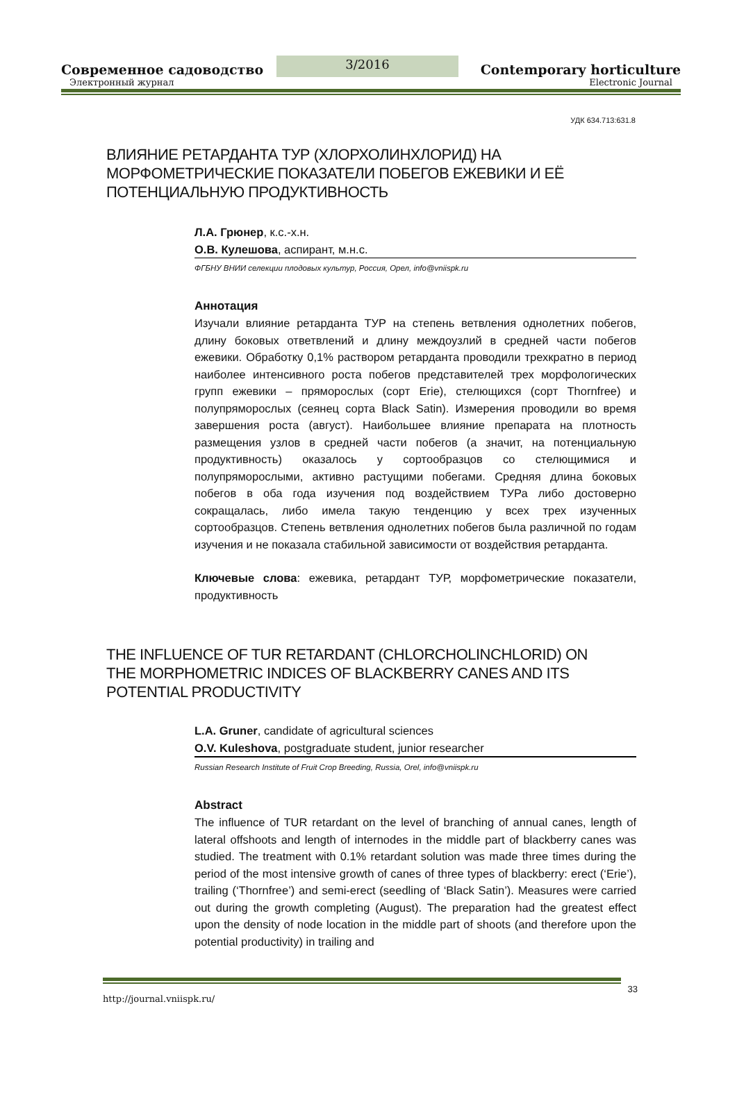Современное садоводство
3/2016
Contemporary horticulture
Электронный журнал Electronic Journal
УДК 634.713:631.8
ВЛИЯНИЕ РЕТАРДАНТА ТУР (ХЛОРХОЛИНХЛОРИД) НА МОРФОМЕТРИЧЕСКИЕ ПОКАЗАТЕЛИ ПОБЕГОВ ЕЖЕВИКИ И ЕЁ ПОТЕНЦИАЛЬНУЮ ПРОДУКТИВНОСТЬ
Л.А. Грюнер, к.с.-х.н.
О.В. Кулешова, аспирант, м.н.с.
ФГБНУ ВНИИ селекции плодовых культур, Россия, Орел, info@vniispk.ru
Аннотация
Изучали влияние ретарданта ТУР на степень ветвления однолетних побегов, длину боковых ответвлений и длину междоузлий в средней части побегов ежевики. Обработку 0,1% раствором ретарданта проводили трехкратно в период наиболее интенсивного роста побегов представителей трех морфологических групп ежевики – пряморослых (сорт Erie), стелющихся (сорт Thornfree) и полупряморослых (сеянец сорта Black Satin). Измерения проводили во время завершения роста (август). Наибольшее влияние препарата на плотность размещения узлов в средней части побегов (а значит, на потенциальную продуктивность) оказалось у сортообразцов со стелющимися и полупряморослыми, активно растущими побегами. Средняя длина боковых побегов в оба года изучения под воздействием ТУРа либо достоверно сокращалась, либо имела такую тенденцию у всех трех изученных сортообразцов. Степень ветвления однолетних побегов была различной по годам изучения и не показала стабильной зависимости от воздействия ретарданта.
Ключевые слова: ежевика, ретардант ТУР, морфометрические показатели, продуктивность
THE INFLUENCE OF TUR RETARDANT (CHLORCHOLINCHLORID) ON THE MORPHOMETRIC INDICES OF BLACKBERRY CANES AND ITS POTENTIAL PRODUCTIVITY
L.A. Gruner, candidate of agricultural sciences
O.V. Kuleshova, postgraduate student, junior researcher
Russian Research Institute of Fruit Crop Breeding, Russia, Orel, info@vniispk.ru
Abstract
The influence of TUR retardant on the level of branching of annual canes, length of lateral offshoots and length of internodes in the middle part of blackberry canes was studied. The treatment with 0.1% retardant solution was made three times during the period of the most intensive growth of canes of three types of blackberry: erect (‘Erie’), trailing (‘Thornfree’) and semi-erect (seedling of ‘Black Satin’). Measures were carried out during the growth completing (August). The preparation had the greatest effect upon the density of node location in the middle part of shoots (and therefore upon the potential productivity) in trailing and
http://journal.vniispk.ru/ 33